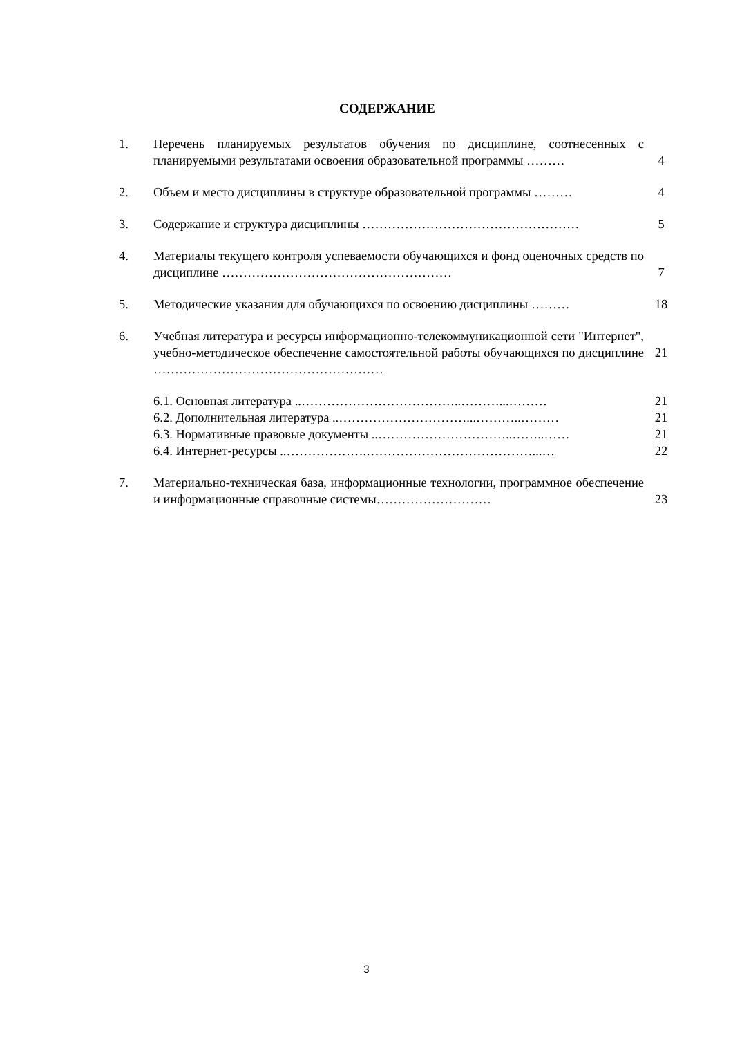СОДЕРЖАНИЕ
| 1. | Перечень планируемых результатов обучения по дисциплине, соотнесенных с планируемыми результатами освоения образовательной программы ……… | 4 |
| 2. | Объем и место дисциплины в структуре образовательной программы ……… | 4 |
| 3. | Содержание и структура дисциплины …………………………………………… | 5 |
| 4. | Материалы текущего контроля успеваемости обучающихся и фонд оценочных средств по дисциплине ……………………………………………… | 7 |
| 5. | Методические указания для обучающихся по освоению дисциплины ……… | 18 |
| 6. | Учебная литература и ресурсы информационно-телекоммуникационной сети "Интернет", учебно-методическое обеспечение самостоятельной работы обучающихся по дисциплине ……………………………………………… | 21 |
| | 6.1. Основная литература ..………………………………..………...……… | 21 |
| | 6.2. Дополнительная литература ..…………………………...………..……… | 21 |
| | 6.3. Нормативные правовые документы ..…………………………..……..…… | 21 |
| | 6.4. Интернет-ресурсы ..……………….…………………………………...… | 22 |
| 7. | Материально-техническая база, информационные технологии, программное обеспечение и информационные справочные системы……………………… | 23 |
3